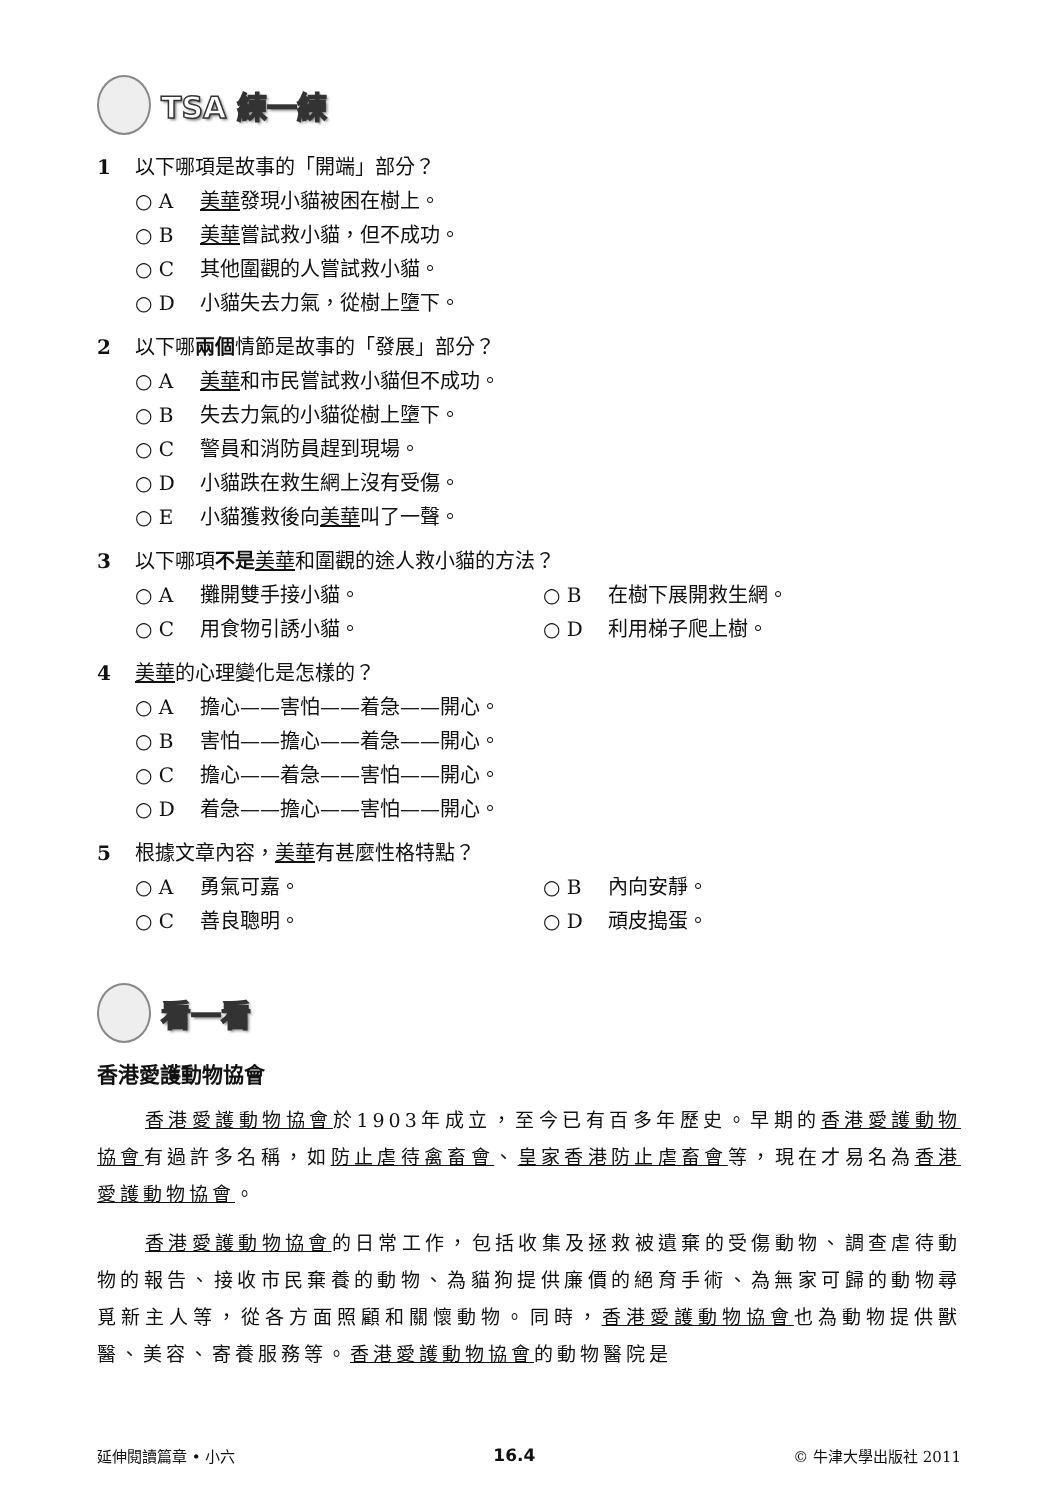TSA 練一練
1 以下哪項是故事的「開端」部分？
○ A 美華發現小貓被困在樹上。
○ B 美華嘗試救小貓，但不成功。
○ C 其他圍觀的人嘗試救小貓。
○ D 小貓失去力氣，從樹上墮下。
2 以下哪兩個情節是故事的「發展」部分？
○ A 美華和市民嘗試救小貓但不成功。
○ B 失去力氣的小貓從樹上墮下。
○ C 警員和消防員趕到現場。
○ D 小貓跌在救生網上沒有受傷。
○ E 小貓獲救後向美華叫了一聲。
3 以下哪項不是 美華和圍觀的途人救小貓的方法？
○ A 攤開雙手接小貓。 ○ B 在樹下展開救生網。
○ C 用食物引誘小貓。 ○ D 利用梯子爬上樹。
4 美華的心理變化是怎樣的？
○ A 擔心——害怕——着急——開心。
○ B 害怕——擔心——着急——開心。
○ C 擔心——着急——害怕——開心。
○ D 着急——擔心——害怕——開心。
5 根據文章內容，美華有甚麼性格特點？
○ A 勇氣可嘉。 ○ B 內向安靜。
○ C 善良聰明。 ○ D 頑皮搗蛋。
看一看
香港愛護動物協會
香港愛護動物協會於1903年成立，至今已有百多年歷史。早期的香港愛護動物協會有過許多名稱，如防止虐待禽畜會、皇家香港防止虐畜會等，現在才易名為香港愛護動物協會。
香港愛護動物協會的日常工作，包括收集及拯救被遺棄的受傷動物、調查虐待動物的報告、接收市民棄養的動物、為貓狗提供廉價的絕育手術、為無家可歸的動物尋覓新主人等，從各方面照顧和關懷動物。同時，香港愛護動物協會也為動物提供獸醫、美容、寄養服務等。香港愛護動物協會的動物醫院是
延伸閱讀篇章 • 小六 16.4 © 牛津大學出版社 2011